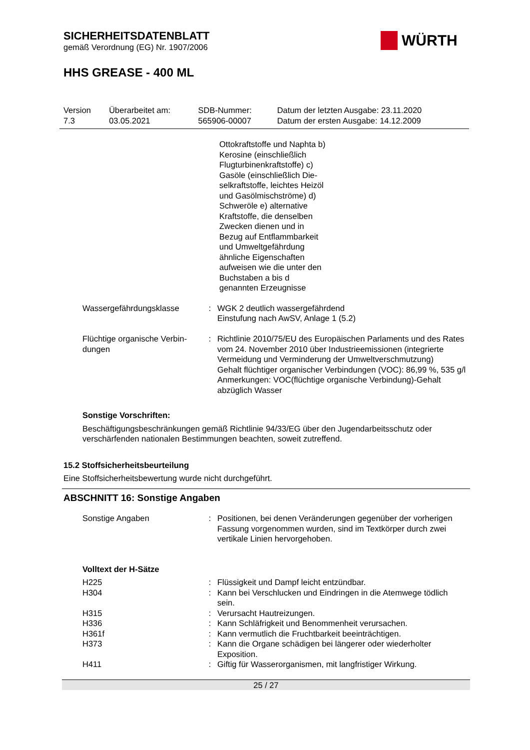SICHERHEITSDATENBLATT
gemäß Verordnung (EG) Nr. 1907/2006
WÜRTH
HHS GREASE - 400 ML
| Version 7.3 | Überarbeitet am: 03.05.2021 | SDB-Nummer: 565906-00007 | Datum der letzten Ausgabe: 23.11.2020 Datum der ersten Ausgabe: 14.12.2009 |
Ottokraftstoffe und Naphta b) Kerosine (einschließlich Flugturbinenkraftstoffe) c) Gasöle (einschließlich Die­selkraftstoffe, leichtes Heizöl und Gasölmisch­ströme) d) Schweröle e) alternative Kraftstoffe, die denselben Zwecken dienen und in Bezug auf Ent­flammbarkeit und Umwelt­gefährdung ähnliche Ei­genschaften aufweisen wie die unter den Buchstaben a bis d genannten Erzeug­nisse
| Wassergefährdungsklasse | : | WGK 2 deutlich wassergefährdend Einstufung nach AwSV, Anlage 1 (5.2) |
| Flüchtige organische Verbin­dungen | : | Richtlinie 2010/75/EU des Europäischen Parlaments und des Rates vom 24. November 2010 über Industrieemissionen (integrierte Vermeidung und Verminderung der Umweltver­schmutzung) Gehalt flüchtiger organischer Verbindungen (VOC): 86,99 %, 535 g/l Anmerkungen: VOC(flüchtige organische Verbindung)-Gehalt abzüglich Wasser |
Sonstige Vorschriften:
Beschäftigungsbeschränkungen gemäß Richtlinie 94/33/EG über den Jugendarbeitsschutz oder verschärfenden nationalen Bestimmungen beachten, soweit zutreffend.
15.2 Stoffsicherheitsbeurteilung
Eine Stoffsicherheitsbewertung wurde nicht durchgeführt.
ABSCHNITT 16: Sonstige Angaben
| Sonstige Angaben | : | Positionen, bei denen Veränderungen gegenüber der vorheri­gen Fassung vorgenommen wurden, sind im Textkörper durch zwei vertikale Linien hervorgehoben. |
Volltext der H-Sätze
| H225 | : | Flüssigkeit und Dampf leicht entzündbar. |
| H304 | : | Kann bei Verschlucken und Eindringen in die Atemwege töd­lich sein. |
| H315 | : | Verursacht Hautreizungen. |
| H336 | : | Kann Schläfrigkeit und Benommenheit verursachen. |
| H361f | : | Kann vermutlich die Fruchtbarkeit beeinträchtigen. |
| H373 | : | Kann die Organe schädigen bei längerer oder wiederholter Exposition. |
| H411 | : | Giftig für Wasserorganismen, mit langfristiger Wirkung. |
25 / 27